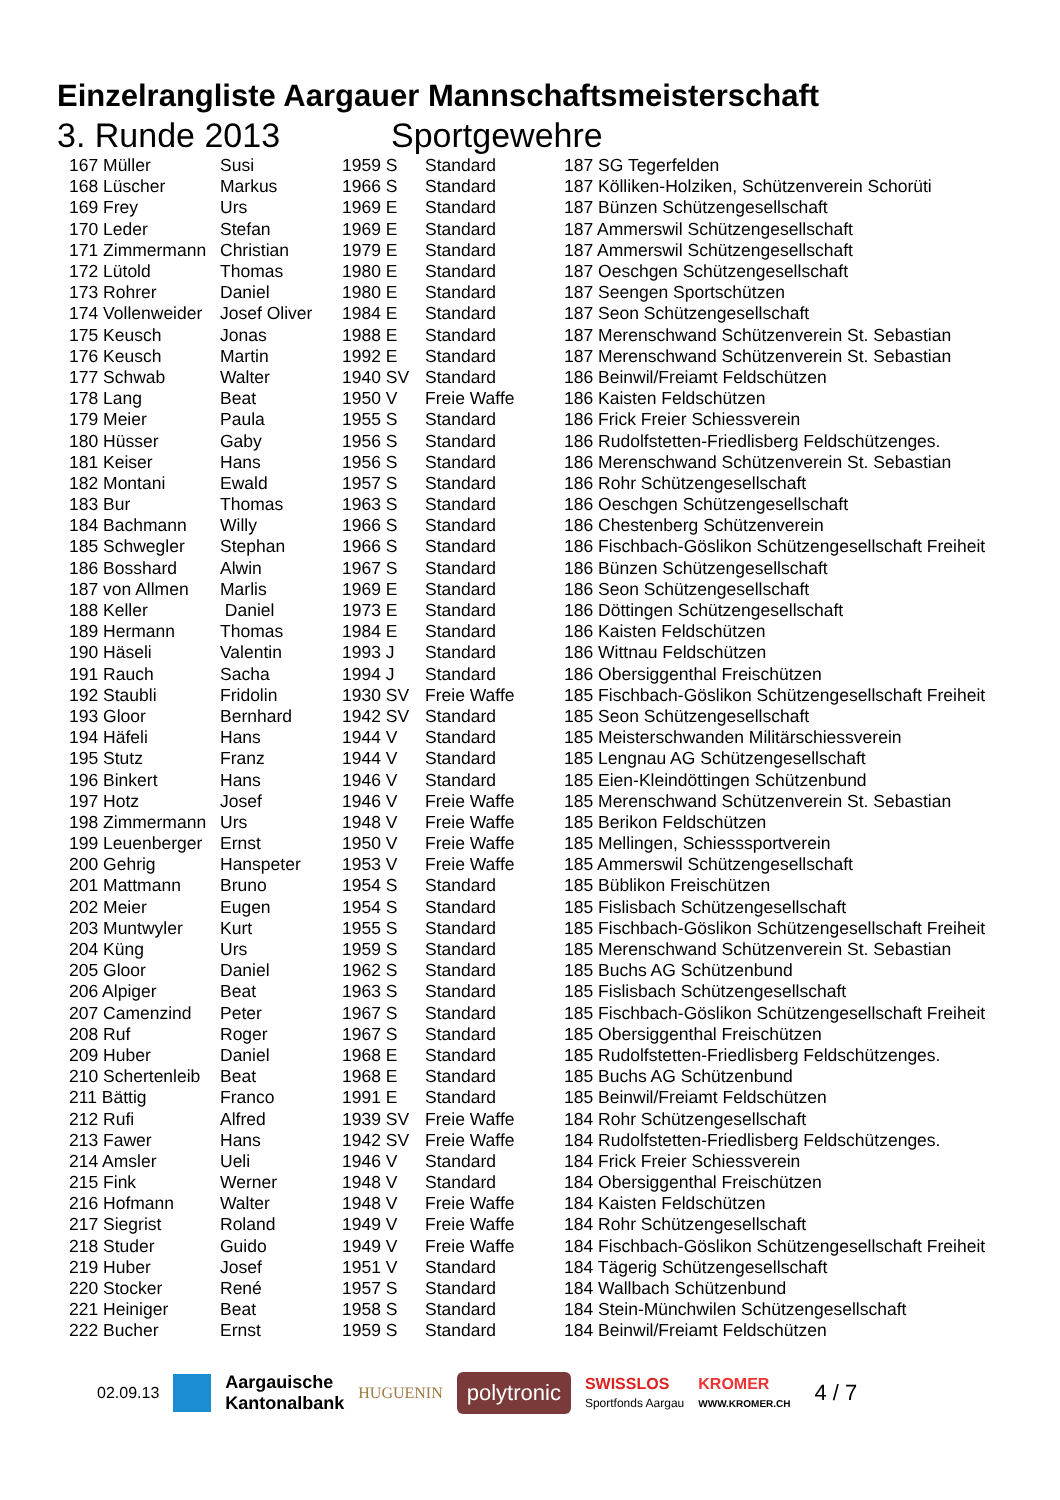Einzelrangliste Aargauer Mannschaftsmeisterschaft
3. Runde 2013 Sportgewehre
| 167 Müller | Susi | 1959 S | Standard | 187 SG Tegerfelden |
| 168 Lüscher | Markus | 1966 S | Standard | 187 Kölliken-Holziken, Schützenverein Schorüti |
| 169 Frey | Urs | 1969 E | Standard | 187 Bünzen Schützengesellschaft |
| 170 Leder | Stefan | 1969 E | Standard | 187 Ammerswil Schützengesellschaft |
| 171 Zimmermann | Christian | 1979 E | Standard | 187 Ammerswil Schützengesellschaft |
| 172 Lütold | Thomas | 1980 E | Standard | 187 Oeschgen Schützengesellschaft |
| 173 Rohrer | Daniel | 1980 E | Standard | 187 Seengen Sportschützen |
| 174 Vollenweider | Josef Oliver | 1984 E | Standard | 187 Seon Schützengesellschaft |
| 175 Keusch | Jonas | 1988 E | Standard | 187 Merenschwand Schützenverein St. Sebastian |
| 176 Keusch | Martin | 1992 E | Standard | 187 Merenschwand Schützenverein St. Sebastian |
| 177 Schwab | Walter | 1940 SV | Standard | 186 Beinwil/Freiamt Feldschützen |
| 178 Lang | Beat | 1950 V | Freie Waffe | 186 Kaisten Feldschützen |
| 179 Meier | Paula | 1955 S | Standard | 186 Frick Freier Schiessverein |
| 180 Hüsser | Gaby | 1956 S | Standard | 186 Rudolfstetten-Friedlisberg Feldschützenges. |
| 181 Keiser | Hans | 1956 S | Standard | 186 Merenschwand Schützenverein St. Sebastian |
| 182 Montani | Ewald | 1957 S | Standard | 186 Rohr Schützengesellschaft |
| 183 Bur | Thomas | 1963 S | Standard | 186 Oeschgen Schützengesellschaft |
| 184 Bachmann | Willy | 1966 S | Standard | 186 Chestenberg Schützenverein |
| 185 Schwegler | Stephan | 1966 S | Standard | 186 Fischbach-Göslikon Schützengesellschaft Freiheit |
| 186 Bosshard | Alwin | 1967 S | Standard | 186 Bünzen Schützengesellschaft |
| 187 von Allmen | Marlis | 1969 E | Standard | 186 Seon Schützengesellschaft |
| 188 Keller | Daniel | 1973 E | Standard | 186 Döttingen Schützengesellschaft |
| 189 Hermann | Thomas | 1984 E | Standard | 186 Kaisten Feldschützen |
| 190 Häseli | Valentin | 1993 J | Standard | 186 Wittnau Feldschützen |
| 191 Rauch | Sacha | 1994 J | Standard | 186 Obersiggenthal Freischützen |
| 192 Staubli | Fridolin | 1930 SV | Freie Waffe | 185 Fischbach-Göslikon Schützengesellschaft Freiheit |
| 193 Gloor | Bernhard | 1942 SV | Standard | 185 Seon Schützengesellschaft |
| 194 Häfeli | Hans | 1944 V | Standard | 185 Meisterschwanden Militärschiessverein |
| 195 Stutz | Franz | 1944 V | Standard | 185 Lengnau AG Schützengesellschaft |
| 196 Binkert | Hans | 1946 V | Standard | 185 Eien-Kleindöttingen Schützenbund |
| 197 Hotz | Josef | 1946 V | Freie Waffe | 185 Merenschwand Schützenverein St. Sebastian |
| 198 Zimmermann | Urs | 1948 V | Freie Waffe | 185 Berikon Feldschützen |
| 199 Leuenberger | Ernst | 1950 V | Freie Waffe | 185 Mellingen, Schiesssportverein |
| 200 Gehrig | Hanspeter | 1953 V | Freie Waffe | 185 Ammerswil Schützengesellschaft |
| 201 Mattmann | Bruno | 1954 S | Standard | 185 Büblikon Freischützen |
| 202 Meier | Eugen | 1954 S | Standard | 185 Fislisbach Schützengesellschaft |
| 203 Muntwyler | Kurt | 1955 S | Standard | 185 Fischbach-Göslikon Schützengesellschaft Freiheit |
| 204 Küng | Urs | 1959 S | Standard | 185 Merenschwand Schützenverein St. Sebastian |
| 205 Gloor | Daniel | 1962 S | Standard | 185 Buchs AG Schützenbund |
| 206 Alpiger | Beat | 1963 S | Standard | 185 Fislisbach Schützengesellschaft |
| 207 Camenzind | Peter | 1967 S | Standard | 185 Fischbach-Göslikon Schützengesellschaft Freiheit |
| 208 Ruf | Roger | 1967 S | Standard | 185 Obersiggenthal Freischützen |
| 209 Huber | Daniel | 1968 E | Standard | 185 Rudolfstetten-Friedlisberg Feldschützenges. |
| 210 Schertenleib | Beat | 1968 E | Standard | 185 Buchs AG Schützenbund |
| 211 Bättig | Franco | 1991 E | Standard | 185 Beinwil/Freiamt Feldschützen |
| 212 Rufi | Alfred | 1939 SV | Freie Waffe | 184 Rohr Schützengesellschaft |
| 213 Fawer | Hans | 1942 SV | Freie Waffe | 184 Rudolfstetten-Friedlisberg Feldschützenges. |
| 214 Amsler | Ueli | 1946 V | Standard | 184 Frick Freier Schiessverein |
| 215 Fink | Werner | 1948 V | Standard | 184 Obersiggenthal Freischützen |
| 216 Hofmann | Walter | 1948 V | Freie Waffe | 184 Kaisten Feldschützen |
| 217 Siegrist | Roland | 1949 V | Freie Waffe | 184 Rohr Schützengesellschaft |
| 218 Studer | Guido | 1949 V | Freie Waffe | 184 Fischbach-Göslikon Schützengesellschaft Freiheit |
| 219 Huber | Josef | 1951 V | Standard | 184 Tägerig Schützengesellschaft |
| 220 Stocker | René | 1957 S | Standard | 184 Wallbach Schützenbund |
| 221 Heiniger | Beat | 1958 S | Standard | 184 Stein-Münchwilen Schützengesellschaft |
| 222 Bucher | Ernst | 1959 S | Standard | 184 Beinwil/Freiamt Feldschützen |
02.09.13 Aargauische
Kantonalbank HUGUENIN polytronic SWISSLOS
Sportfonds Aargau KROMER
WWW.KROMER.CH 4 / 7